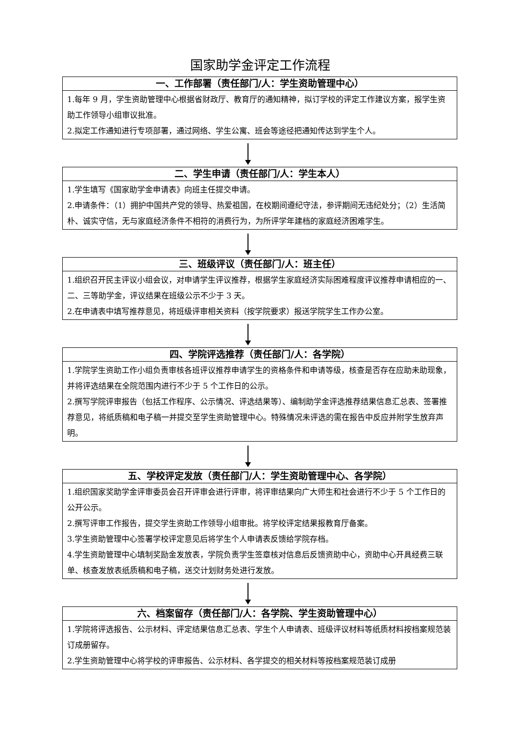国家助学金评定工作流程
一、工作部署（责任部门/人：学生资助管理中心）
1.每年 9 月，学生资助管理中心根据省财政厅、教育厅的通知精神，拟订学校的评定工作建议方案，报学生资助工作领导小组审议批准。
2.拟定工作通知进行专项部署，通过网络、学生公寓、班会等途径把通知传达到学生个人。
二、学生申请（责任部门/人：学生本人）
1.学生填写《国家助学金申请表》向班主任提交申请。
2.申请条件：（1）拥护中国共产党的领导、热爱祖国，在校期间遵纪守法，参评期间无违纪处分；（2）生活简朴、诚实守信，无与家庭经济条件不相符的消费行为，为所评学年建档的家庭经济困难学生。
三、班级评议（责任部门/人：班主任）
1.组织召开民主评议小组会议，对申请学生评议推荐，根据学生家庭经济实际困难程度评议推荐申请相应的一、二、三等助学金，评议结果在班级公示不少于 3 天。
2.在申请表中填写推荐意见，将班级评审相关资料（按学院要求）报送学院学生工作办公室。
四、学院评选推荐（责任部门/人：各学院）
1.学院学生资助工作小组负责审核各班评议推荐申请学生的资格条件和申请等级，核查是否存在应助未助现象，并将评选结果在全院范围内进行不少于 5 个工作日的公示。
2.撰写学院评审报告（包括工作程序、公示情况、评选结果等）、编制助学金评选推荐结果信息汇总表、签署推荐意见，将纸质稿和电子稿一并提交至学生资助管理中心。特殊情况未评选的需在报告中反应并附学生放弃声明。
五、学校评定发放（责任部门/人：学生资助管理中心、各学院）
1.组织国家奖助学金评审委员会召开评审会进行评审，将评审结果向广大师生和社会进行不少于 5 个工作日的公开公示。
2.撰写评审工作报告，提交学生资助工作领导小组审批。将学校评定结果报教育厅备案。
3.学生资助管理中心签署学校评定意见后将学生个人申请表反馈给学院存档。
4.学生资助管理中心填制奖励金发放表，学院负责学生签章核对信息后反馈资助中心，资助中心开具经费三联单、核查发放表纸质稿和电子稿，送交计划财务处进行发放。
六、档案留存（责任部门/人：各学院、学生资助管理中心）
1.学院将评选报告、公示材料、评定结果信息汇总表、学生个人申请表、班级评议材料等纸质材料按档案规范装订成册留存。
2.学生资助管理中心将学校的评审报告、公示材料、各学提交的相关材料等按档案规范装订成册